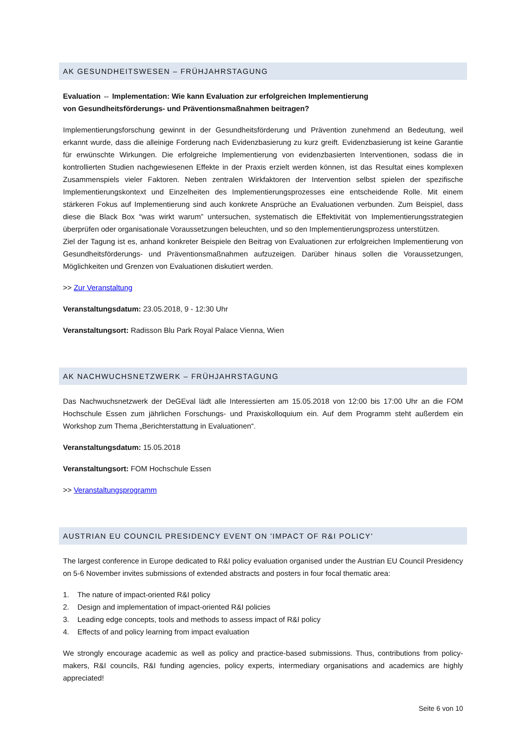AK GESUNDHEITSWESEN – FRÜHJAHRSTAGUNG
Evaluation ⇔ Implementation: Wie kann Evaluation zur erfolgreichen Implementierung
von Gesundheitsförderungs- und Präventionsmaßnahmen beitragen?
Implementierungsforschung gewinnt in der Gesundheitsförderung und Prävention zunehmend an Bedeutung, weil erkannt wurde, dass die alleinige Forderung nach Evidenzbasierung zu kurz greift. Evidenzbasierung ist keine Garantie für erwünschte Wirkungen. Die erfolgreiche Implementierung von evidenzbasierten Interventionen, sodass die in kontrollierten Studien nachgewiesenen Effekte in der Praxis erzielt werden können, ist das Resultat eines komplexen Zusammenspiels vieler Faktoren. Neben zentralen Wirkfaktoren der Intervention selbst spielen der spezifische Implementierungskontext und Einzelheiten des Implementierungsprozesses eine entscheidende Rolle. Mit einem stärkeren Fokus auf Implementierung sind auch konkrete Ansprüche an Evaluationen verbunden. Zum Beispiel, dass diese die Black Box “was wirkt warum” untersuchen, systematisch die Effektivität von Implementierungsstrategien überprüfen oder organisationale Voraussetzungen beleuchten, und so den Implementierungsprozess unterstützen.
Ziel der Tagung ist es, anhand konkreter Beispiele den Beitrag von Evaluationen zur erfolgreichen Implementierung von Gesundheitsförderungs- und Präventionsmaßnahmen aufzuzeigen. Darüber hinaus sollen die Voraussetzungen, Möglichkeiten und Grenzen von Evaluationen diskutiert werden.
>> Zur Veranstaltung
Veranstaltungsdatum: 23.05.2018, 9 - 12:30 Uhr
Veranstaltungsort: Radisson Blu Park Royal Palace Vienna, Wien
AK NACHWUCHSNETZWERK – FRÜHJAHRSTAGUNG
Das Nachwuchsnetzwerk der DeGEval lädt alle Interessierten am 15.05.2018 von 12:00 bis 17:00 Uhr an die FOM Hochschule Essen zum jährlichen Forschungs- und Praxiskolloquium ein. Auf dem Programm steht außerdem ein Workshop zum Thema „Berichterstattung in Evaluationen“.
Veranstaltungsdatum: 15.05.2018
Veranstaltungsort: FOM Hochschule Essen
>> Veranstaltungsprogramm
AUSTRIAN EU COUNCIL PRESIDENCY EVENT ON 'IMPACT OF R&I POLICY'
The largest conference in Europe dedicated to R&I policy evaluation organised under the Austrian EU Council Presidency on 5-6 November invites submissions of extended abstracts and posters in four focal thematic area:
1. The nature of impact-oriented R&I policy
2. Design and implementation of impact-oriented R&I policies
3. Leading edge concepts, tools and methods to assess impact of R&I policy
4. Effects of and policy learning from impact evaluation
We strongly encourage academic as well as policy and practice-based submissions. Thus, contributions from policy-makers, R&I councils, R&I funding agencies, policy experts, intermediary organisations and academics are highly appreciated!
Seite 6 von 10